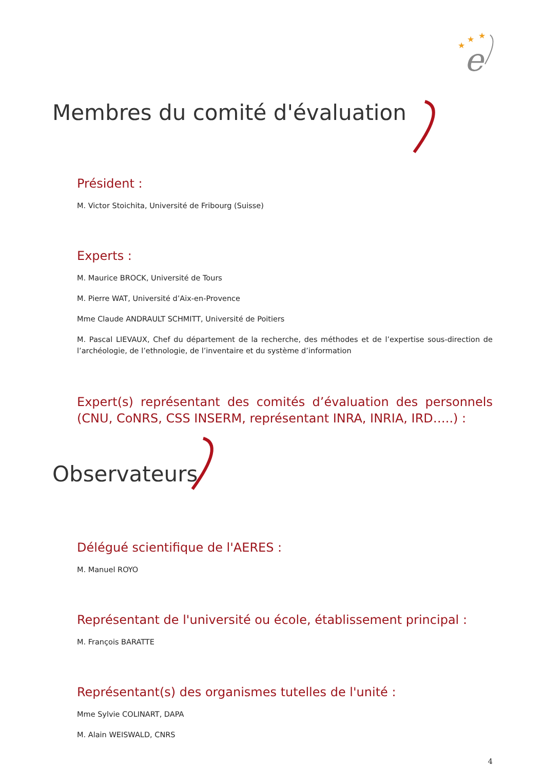★
★
★
e
Membres du comité d'évaluation
Président :
M. Victor Stoichita, Université de Fribourg (Suisse)
Experts :
M. Maurice BROCK, Université de Tours
M. Pierre WAT, Université d’Aix-en-Provence
Mme Claude ANDRAULT SCHMITT, Université de Poitiers
M. Pascal LIEVAUX, Chef du département de la recherche, des méthodes et de l’expertise sous-direction de l’archéologie, de l’ethnologie, de l’inventaire et du système d’information
Expert(s) représentant des comités d’évaluation des personnels (CNU, CoNRS, CSS INSERM, représentant INRA, INRIA, IRD…..) :
Observateurs
Délégué scientifique de l'AERES :
M. Manuel ROYO
Représentant de l'université ou école, établissement principal :
M. François BARATTE
Représentant(s) des organismes tutelles de l'unité :
Mme Sylvie COLINART, DAPA
M. Alain WEISWALD, CNRS
4